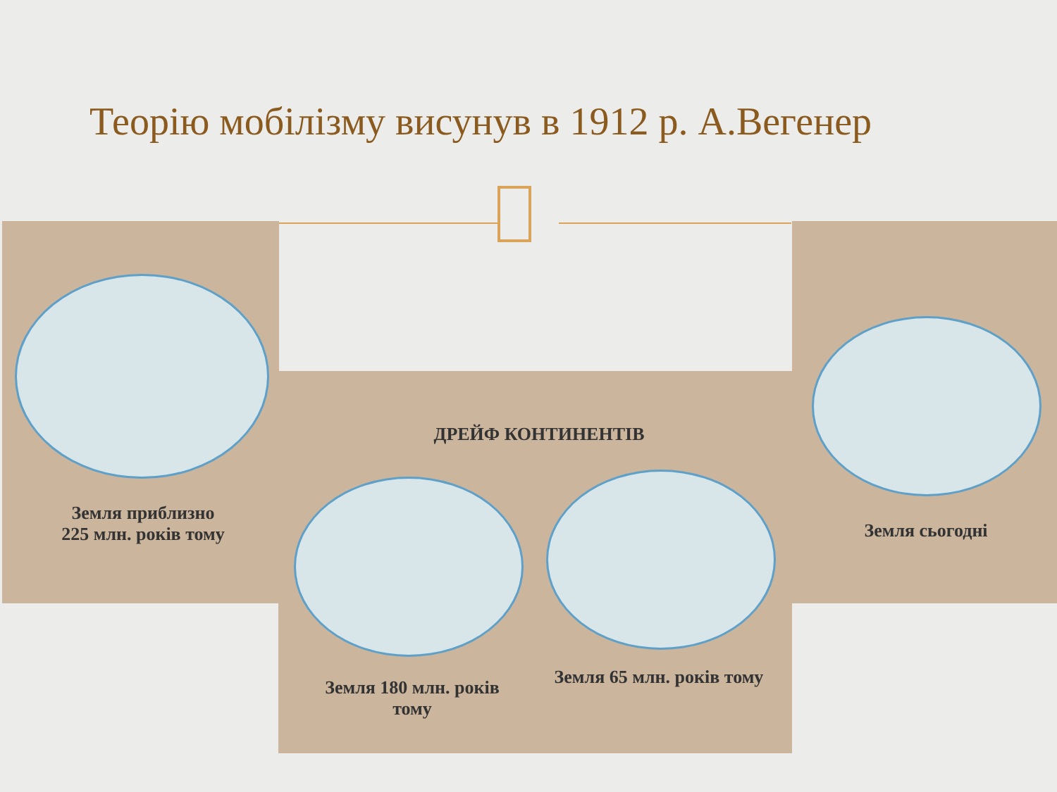Теорію мобілізму висунув в 1912 р. А.Вегенер
Земля приблизно
225 млн. років тому
ДРЕЙФ КОНТИНЕНТІВ
Земля 180 млн. років тому
Земля 65 млн. років тому
Земля сьогодні